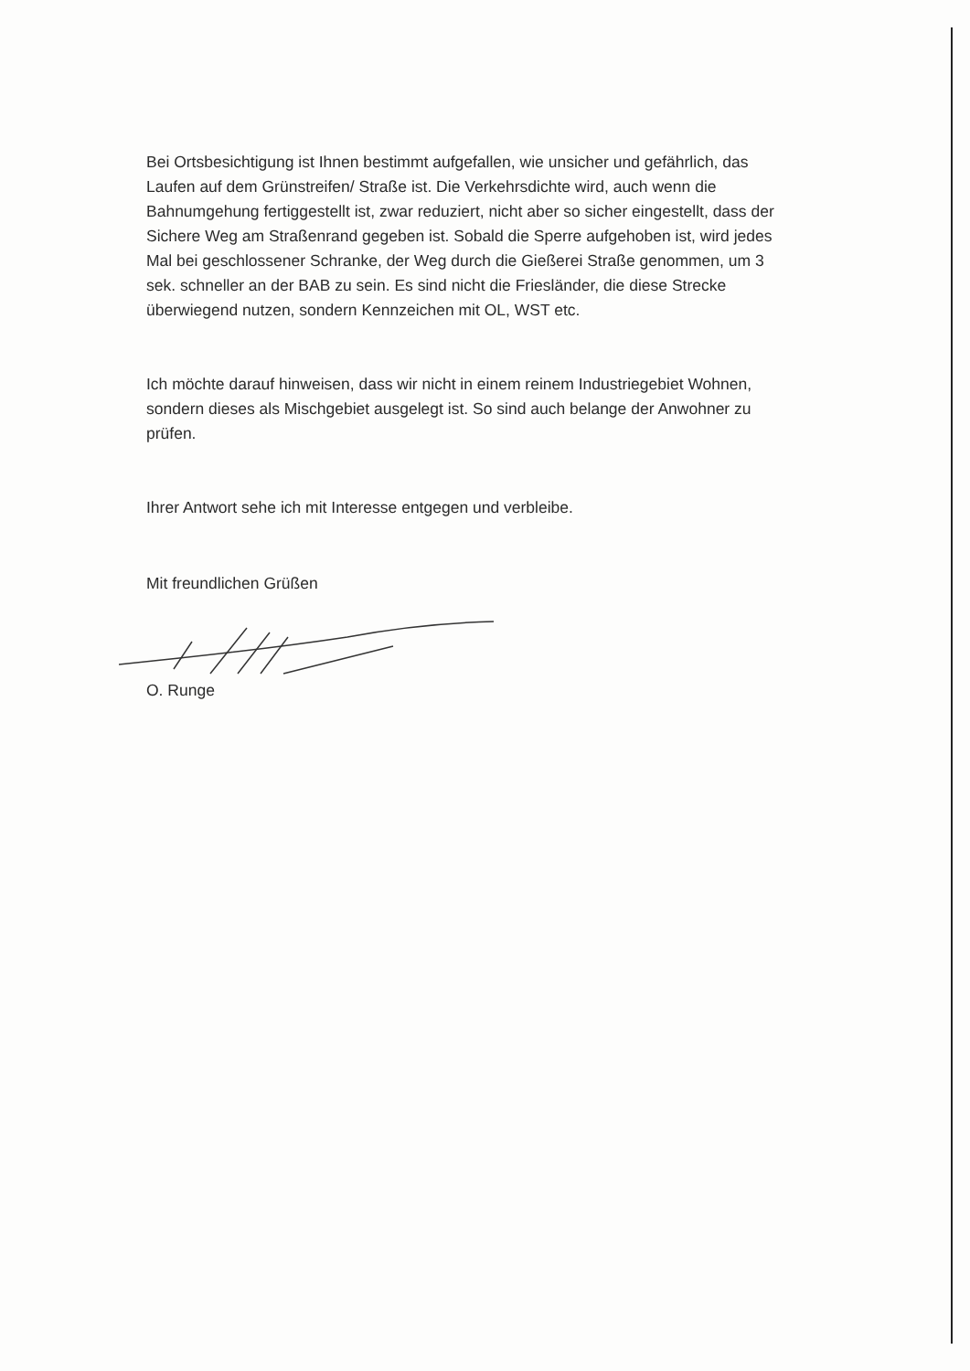Bei Ortsbesichtigung ist Ihnen bestimmt aufgefallen, wie unsicher und gefährlich, das Laufen auf dem Grünstreifen/ Straße ist. Die Verkehrsdichte wird, auch wenn die Bahnumgehung fertiggestellt ist, zwar reduziert, nicht aber so sicher eingestellt, dass der Sichere Weg am Straßenrand gegeben ist. Sobald die Sperre aufgehoben ist, wird jedes Mal bei geschlossener Schranke, der Weg durch die Gießerei Straße genommen, um 3 sek. schneller an der BAB zu sein. Es sind nicht die Friesländer, die diese Strecke überwiegend nutzen, sondern Kennzeichen mit OL, WST etc.
Ich möchte darauf hinweisen, dass wir nicht in einem reinem Industriegebiet Wohnen, sondern dieses als Mischgebiet ausgelegt ist. So sind auch belange der Anwohner zu prüfen.
Ihrer Antwort sehe ich mit Interesse entgegen und verbleibe.
Mit freundlichen Grüßen
O. Runge